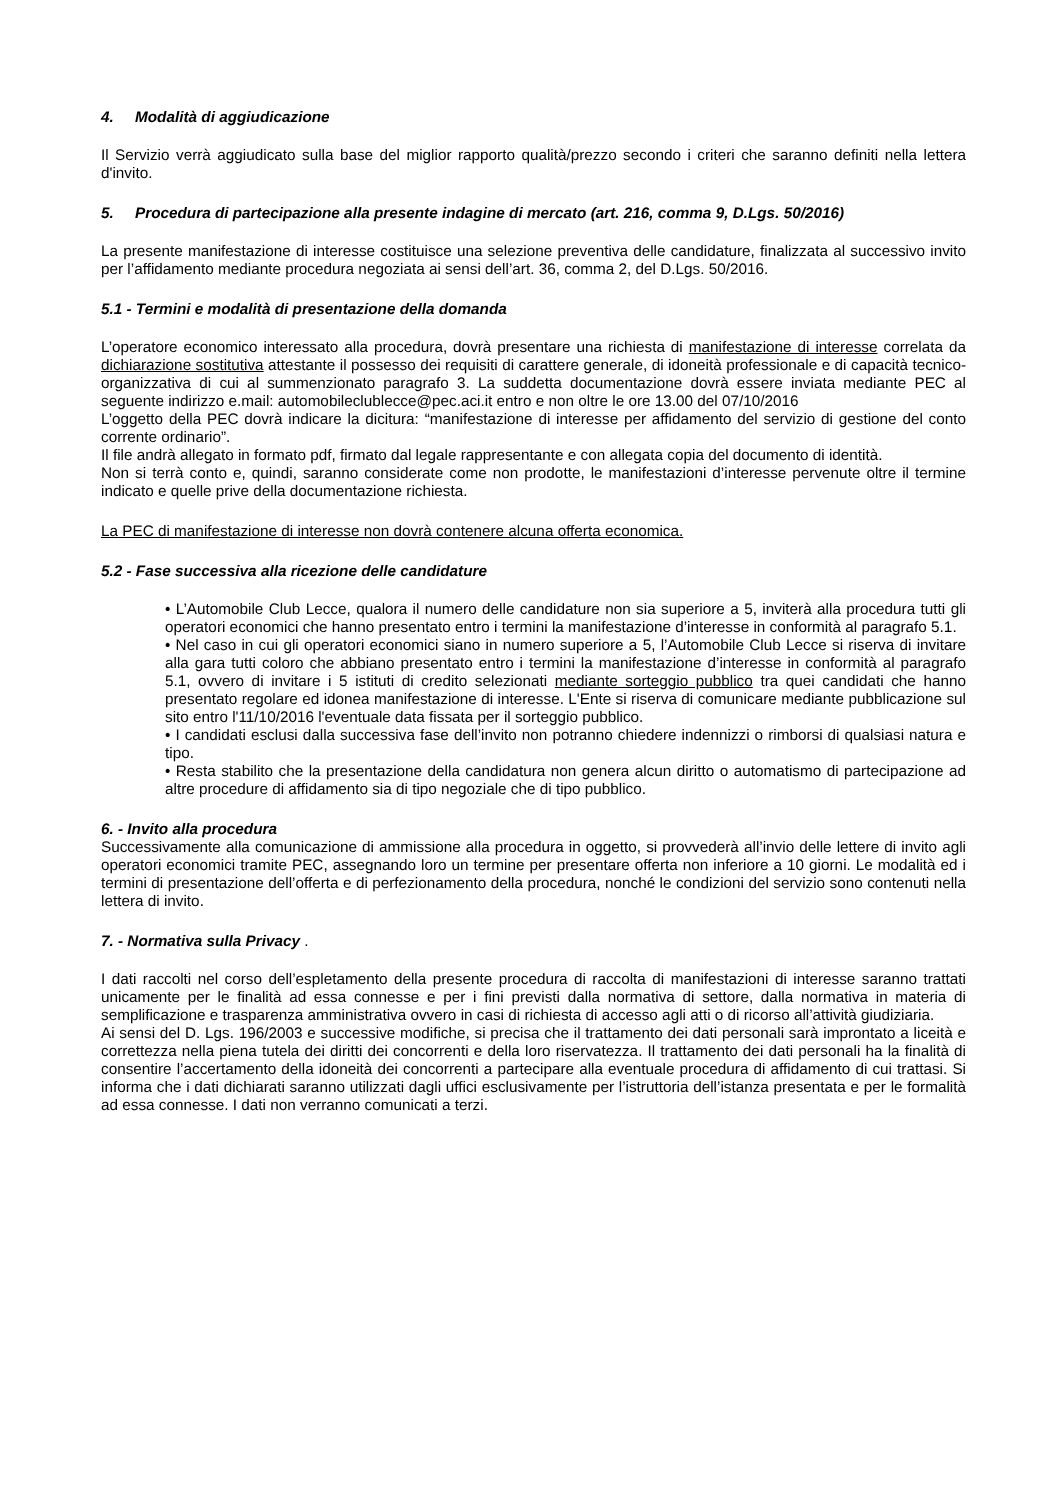4. Modalità di aggiudicazione
Il Servizio verrà aggiudicato sulla base del miglior rapporto qualità/prezzo secondo i criteri che saranno definiti nella lettera d'invito.
5. Procedura di partecipazione alla presente indagine di mercato (art. 216, comma 9, D.Lgs. 50/2016)
La presente manifestazione di interesse costituisce una selezione preventiva delle candidature, finalizzata al successivo invito per l’affidamento mediante procedura negoziata ai sensi dell’art. 36, comma 2, del D.Lgs. 50/2016.
5.1 - Termini e modalità di presentazione della domanda
L’operatore economico interessato alla procedura, dovrà presentare una richiesta di manifestazione di interesse correlata da dichiarazione sostitutiva attestante il possesso dei requisiti di carattere generale, di idoneità professionale e di capacità tecnico-organizzativa di cui al summenzionato paragrafo 3. La suddetta documentazione dovrà essere inviata mediante PEC al seguente indirizzo e.mail: automobileclublecce@pec.aci.it entro e non oltre le ore 13.00 del 07/10/2016
L’oggetto della PEC dovrà indicare la dicitura: “manifestazione di interesse per affidamento del servizio di gestione del conto corrente ordinario”.
Il file andrà allegato in formato pdf, firmato dal legale rappresentante e con allegata copia del documento di identità.
Non si terrà conto e, quindi, saranno considerate come non prodotte, le manifestazioni d’interesse pervenute oltre il termine indicato e quelle prive della documentazione richiesta.
La PEC di manifestazione di interesse non dovrà contenere alcuna offerta economica.
5.2 - Fase successiva alla ricezione delle candidature
• L’Automobile Club Lecce, qualora il numero delle candidature non sia superiore a 5, inviterà alla procedura tutti gli operatori economici che hanno presentato entro i termini la manifestazione d’interesse in conformità al paragrafo 5.1.
• Nel caso in cui gli operatori economici siano in numero superiore a 5, l’Automobile Club Lecce si riserva di invitare alla gara tutti coloro che abbiano presentato entro i termini la manifestazione d’interesse in conformità al paragrafo 5.1, ovvero di invitare i 5 istituti di credito selezionati mediante sorteggio pubblico tra quei candidati che hanno presentato regolare ed idonea manifestazione di interesse. L'Ente si riserva di comunicare mediante pubblicazione sul sito entro l'11/10/2016 l'eventuale data fissata per il sorteggio pubblico.
• I candidati esclusi dalla successiva fase dell’invito non potranno chiedere indennizzi o rimborsi di qualsiasi natura e tipo.
• Resta stabilito che la presentazione della candidatura non genera alcun diritto o automatismo di partecipazione ad altre procedure di affidamento sia di tipo negoziale che di tipo pubblico.
6. - Invito alla procedura
Successivamente alla comunicazione di ammissione alla procedura in oggetto, si provvederà all’invio delle lettere di invito agli operatori economici tramite PEC, assegnando loro un termine per presentare offerta non inferiore a 10 giorni. Le modalità ed i termini di presentazione dell’offerta e di perfezionamento della procedura, nonché le condizioni del servizio sono contenuti nella lettera di invito.
7. - Normativa sulla Privacy .
I dati raccolti nel corso dell’espletamento della presente procedura di raccolta di manifestazioni di interesse saranno trattati unicamente per le finalità ad essa connesse e per i fini previsti dalla normativa di settore, dalla normativa in materia di semplificazione e trasparenza amministrativa ovvero in casi di richiesta di accesso agli atti o di ricorso all’attività giudiziaria.
Ai sensi del D. Lgs. 196/2003 e successive modifiche, si precisa che il trattamento dei dati personali sarà improntato a liceità e correttezza nella piena tutela dei diritti dei concorrenti e della loro riservatezza. Il trattamento dei dati personali ha la finalità di consentire l’accertamento della idoneità dei concorrenti a partecipare alla eventuale procedura di affidamento di cui trattasi. Si informa che i dati dichiarati saranno utilizzati dagli uffici esclusivamente per l’istruttoria dell’istanza presentata e per le formalità ad essa connesse. I dati non verranno comunicati a terzi.